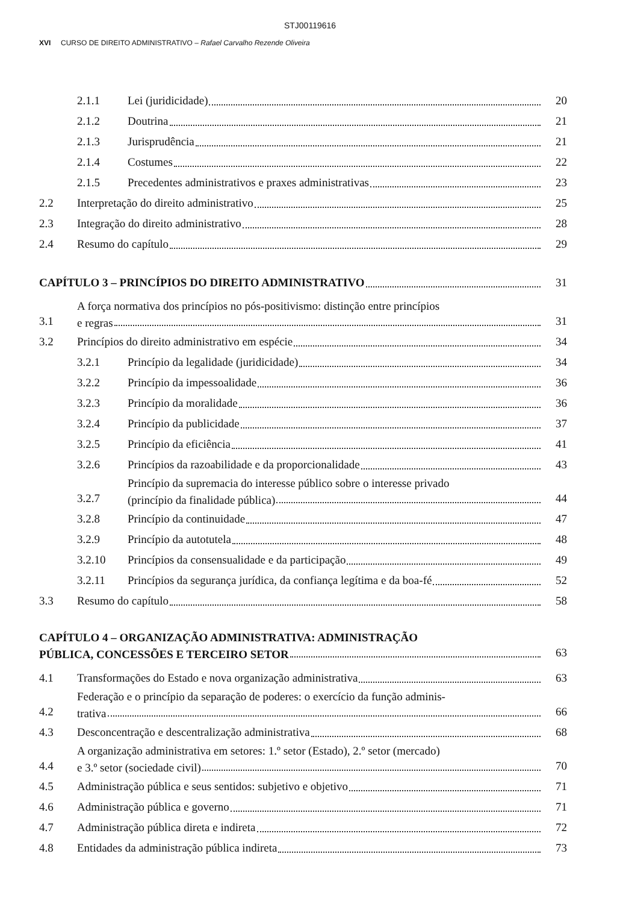STJ00119616
XVI CURSO DE DIREITO ADMINISTRATIVO – Rafael Carvalho Rezende Oliveira
2.1.1 Lei (juridicidade) 20
2.1.2 Doutrina 21
2.1.3 Jurisprudência 21
2.1.4 Costumes 22
2.1.5 Precedentes administrativos e praxes administrativas 23
2.2 Interpretação do direito administrativo 25
2.3 Integração do direito administrativo 28
2.4 Resumo do capítulo 29
CAPÍTULO 3 – PRINCÍPIOS DO DIREITO ADMINISTRATIVO 31
3.1 A força normativa dos princípios no pós-positivismo: distinção entre princípios
e regras 31
3.2 Princípios do direito administrativo em espécie 34
3.2.1 Princípio da legalidade (juridicidade) 34
3.2.2 Princípio da impessoalidade 36
3.2.3 Princípio da moralidade 36
3.2.4 Princípio da publicidade 37
3.2.5 Princípio da eficiência 41
3.2.6 Princípios da razoabilidade e da proporcionalidade 43
3.2.7 Princípio da supremacia do interesse público sobre o interesse privado
(princípio da finalidade pública) 44
3.2.8 Princípio da continuidade 47
3.2.9 Princípio da autotutela 48
3.2.10 Princípios da consensualidade e da participação 49
3.2.11 Princípios da segurança jurídica, da confiança legítima e da boa-fé 52
3.3 Resumo do capítulo 58
CAPÍTULO 4 – ORGANIZAÇÃO ADMINISTRATIVA: ADMINISTRAÇÃO
PÚBLICA, CONCESSÕES E TERCEIRO SETOR 63
4.1 Transformações do Estado e nova organização administrativa 63
4.2 Federação e o princípio da separação de poderes: o exercício da função adminis-
trativa 66
4.3 Desconcentração e descentralização administrativa 68
4.4 A organização administrativa em setores: 1.º setor (Estado), 2.º setor (mercado)
e 3.º setor (sociedade civil) 70
4.5 Administração pública e seus sentidos: subjetivo e objetivo 71
4.6 Administração pública e governo 71
4.7 Administração pública direta e indireta 72
4.8 Entidades da administração pública indireta 73